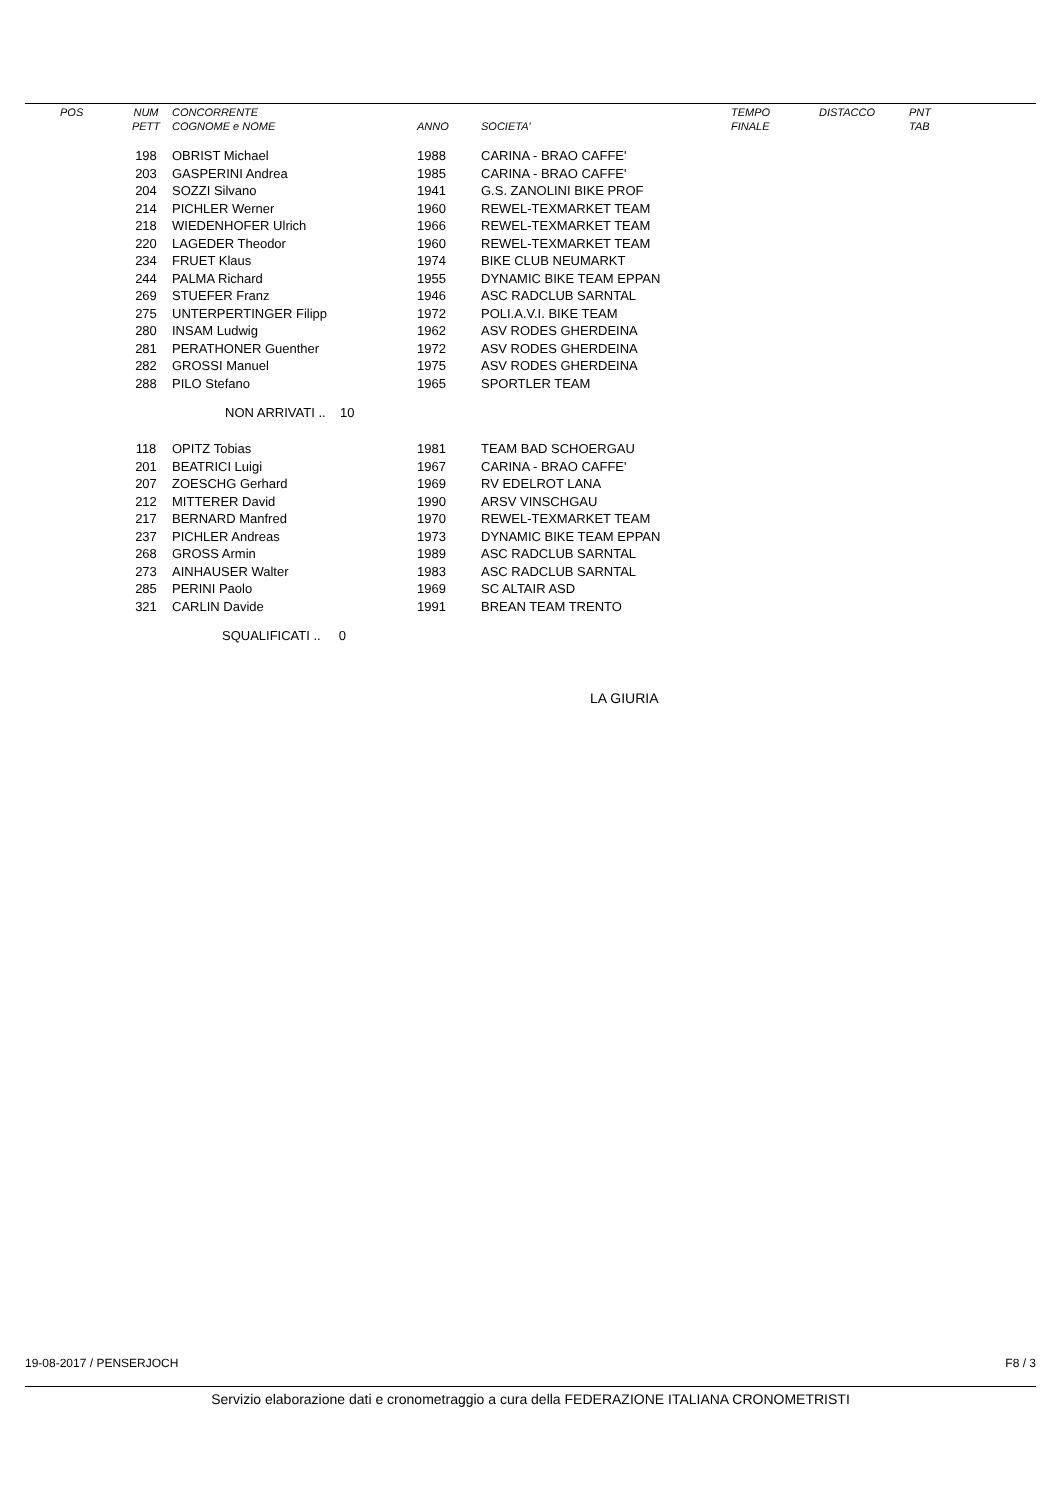| POS | NUM | CONCORRENTE | | | TEMPO | DISTACCO | PNT |
| --- | --- | --- | --- | --- | --- | --- | --- |
| | PETT | COGNOME e NOME | ANNO | SOCIETA' | FINALE | | TAB |
| | 198 | OBRIST Michael | 1988 | CARINA - BRAO CAFFE' | | | |
| | 203 | GASPERINI Andrea | 1985 | CARINA - BRAO CAFFE' | | | |
| | 204 | SOZZI Silvano | 1941 | G.S. ZANOLINI BIKE PROF | | | |
| | 214 | PICHLER Werner | 1960 | REWEL-TEXMARKET TEAM | | | |
| | 218 | WIEDENHOFER Ulrich | 1966 | REWEL-TEXMARKET TEAM | | | |
| | 220 | LAGEDER Theodor | 1960 | REWEL-TEXMARKET TEAM | | | |
| | 234 | FRUET Klaus | 1974 | BIKE CLUB NEUMARKT | | | |
| | 244 | PALMA Richard | 1955 | DYNAMIC BIKE TEAM EPPAN | | | |
| | 269 | STUEFER Franz | 1946 | ASC RADCLUB SARNTAL | | | |
| | 275 | UNTERPERTINGER Filipp | 1972 | POLI.A.V.I. BIKE TEAM | | | |
| | 280 | INSAM Ludwig | 1962 | ASV RODES GHERDEINA | | | |
| | 281 | PERATHONER Guenther | 1972 | ASV RODES GHERDEINA | | | |
| | 282 | GROSSI Manuel | 1975 | ASV RODES GHERDEINA | | | |
| | 288 | PILO Stefano | 1965 | SPORTLER TEAM | | | |
| NON ARRIVATI .. 10 | | | | | | | |
| | 118 | OPITZ Tobias | 1981 | TEAM BAD SCHOERGAU | | | |
| | 201 | BEATRICI Luigi | 1967 | CARINA - BRAO CAFFE' | | | |
| | 207 | ZOESCHG Gerhard | 1969 | RV EDELROT LANA | | | |
| | 212 | MITTERER David | 1990 | ARSV VINSCHGAU | | | |
| | 217 | BERNARD Manfred | 1970 | REWEL-TEXMARKET TEAM | | | |
| | 237 | PICHLER Andreas | 1973 | DYNAMIC BIKE TEAM EPPAN | | | |
| | 268 | GROSS Armin | 1989 | ASC RADCLUB SARNTAL | | | |
| | 273 | AINHAUSER Walter | 1983 | ASC RADCLUB SARNTAL | | | |
| | 285 | PERINI Paolo | 1969 | SC ALTAIR ASD | | | |
| | 321 | CARLIN Davide | 1991 | BREAN TEAM TRENTO | | | |
| SQUALIFICATI .. 0 | | | | | | | |
| LA GIURIA | | | | | | | |
19-08-2017 / PENSERJOCH F8 / 3
Servizio elaborazione dati e cronometraggio a cura della FEDERAZIONE ITALIANA CRONOMETRISTI